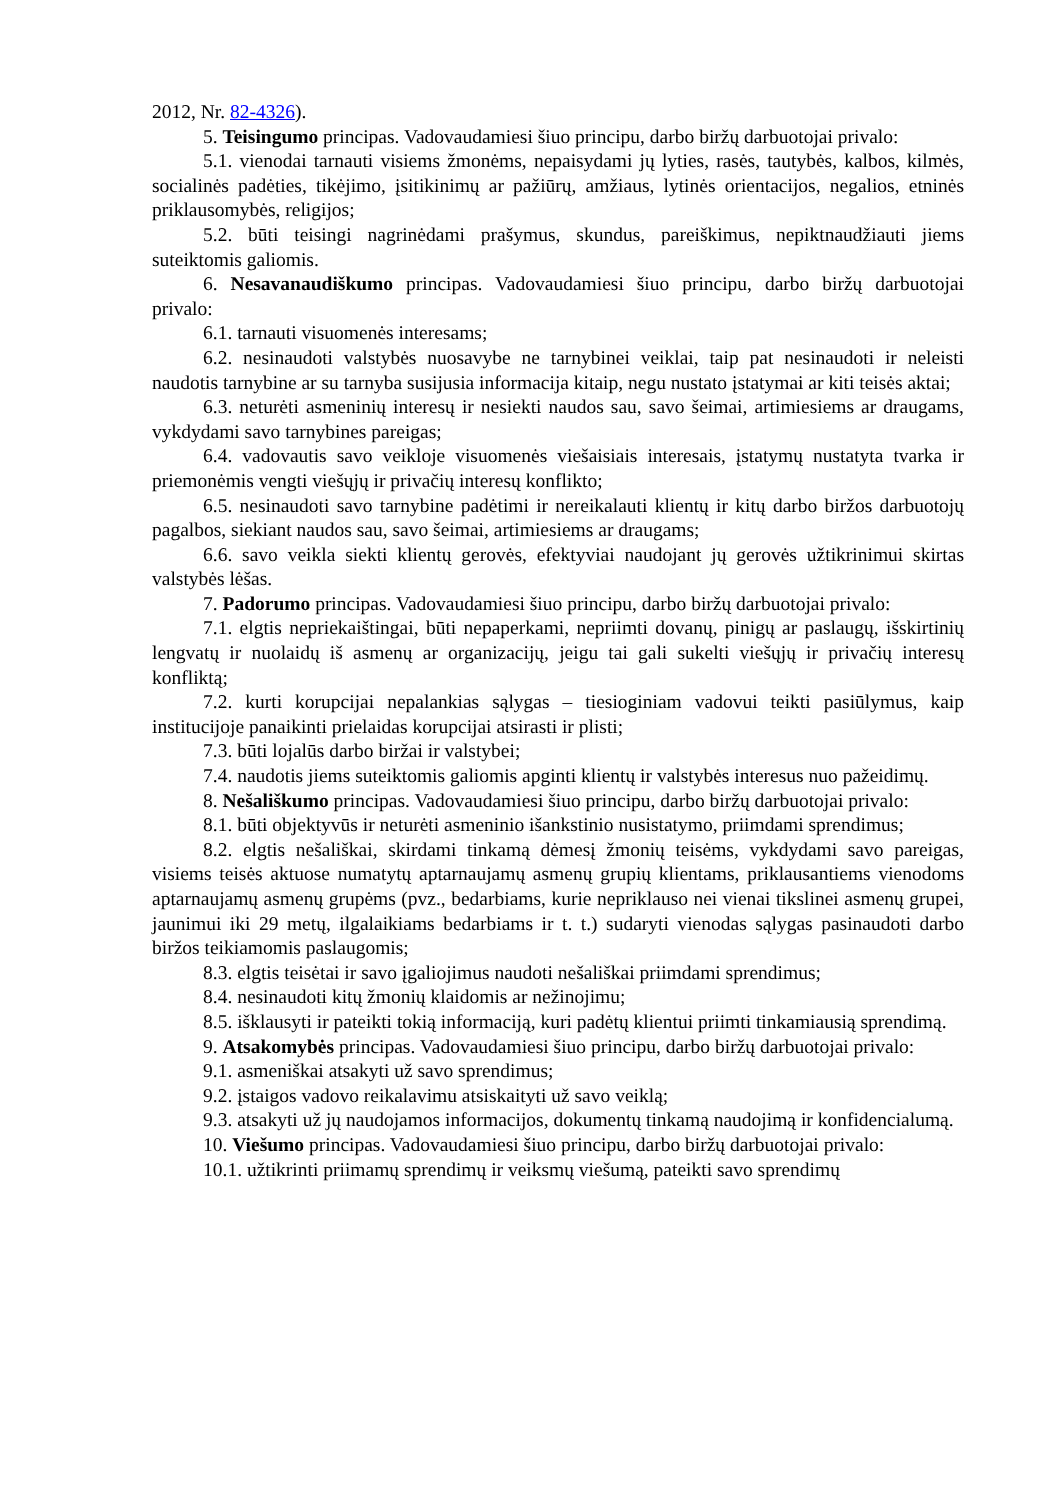2012, Nr. 82-4326).
5. Teisingumo principas. Vadovaudamiesi šiuo principu, darbo biržų darbuotojai privalo:
5.1. vienodai tarnauti visiems žmonėms, nepaisydami jų lyties, rasės, tautybės, kalbos, kilmės, socialinės padėties, tikėjimo, įsitikinimų ar pažiūrų, amžiaus, lytinės orientacijos, negalios, etninės priklausomybės, religijos;
5.2. būti teisingi nagrinėdami prašymus, skundus, pareiškimus, nepiktnaudžiauti jiems suteiktomis galiomis.
6. Nesavanaudiškumo principas. Vadovaudamiesi šiuo principu, darbo biržų darbuotojai privalo:
6.1. tarnauti visuomenės interesams;
6.2. nesinaudoti valstybės nuosavybe ne tarnybinei veiklai, taip pat nesinaudoti ir neleisti naudotis tarnybine ar su tarnyba susijusia informacija kitaip, negu nustato įstatymai ar kiti teisės aktai;
6.3. neturėti asmeninių interesų ir nesiekti naudos sau, savo šeimai, artimiesiems ar draugams, vykdydami savo tarnybines pareigas;
6.4. vadovautis savo veikloje visuomenės viešaisiais interesais, įstatymų nustatyta tvarka ir priemonėmis vengti viešųjų ir privačių interesų konflikto;
6.5. nesinaudoti savo tarnybine padėtimi ir nereikalauti klientų ir kitų darbo biržos darbuotojų pagalbos, siekiant naudos sau, savo šeimai, artimiesiems ar draugams;
6.6. savo veikla siekti klientų gerovės, efektyviai naudojant jų gerovės užtikrinimui skirtas valstybės lėšas.
7. Padorumo principas. Vadovaudamiesi šiuo principu, darbo biržų darbuotojai privalo:
7.1. elgtis nepriekaištingai, būti nepaperkami, nepriimti dovanų, pinigų ar paslaugų, išskirtinių lengvatų ir nuolaidų iš asmenų ar organizacijų, jeigu tai gali sukelti viešųjų ir privačių interesų konfliktą;
7.2. kurti korupcijai nepalankias sąlygas – tiesioginiam vadovui teikti pasiūlymus, kaip institucijoje panaikinti prielaidas korupcijai atsirasti ir plisti;
7.3. būti lojalūs darbo biržai ir valstybei;
7.4. naudotis jiems suteiktomis galiomis apginti klientų ir valstybės interesus nuo pažeidimų.
8. Nešališkumo principas. Vadovaudamiesi šiuo principu, darbo biržų darbuotojai privalo:
8.1. būti objektyvūs ir neturėti asmeninio išankstinio nusistatymo, priimdami sprendimus;
8.2. elgtis nešališkai, skirdami tinkamą dėmesį žmonių teisėms, vykdydami savo pareigas, visiems teisės aktuose numatytų aptarnaujamų asmenų grupių klientams, priklausantiems vienodoms aptarnaujamų asmenų grupėms (pvz., bedarbiams, kurie nepriklauso nei vienai tikslinei asmenų grupei, jaunimui iki 29 metų, ilgalaikiams bedarbiams ir t. t.) sudaryti vienodas sąlygas pasinaudoti darbo biržos teikiamomis paslaugomis;
8.3. elgtis teisėtai ir savo įgaliojimus naudoti nešališkai priimdami sprendimus;
8.4. nesinaudoti kitų žmonių klaidomis ar nežinojimu;
8.5. išklausyti ir pateikti tokią informaciją, kuri padėtų klientui priimti tinkamiausią sprendimą.
9. Atsakomybės principas. Vadovaudamiesi šiuo principu, darbo biržų darbuotojai privalo:
9.1. asmeniškai atsakyti už savo sprendimus;
9.2. įstaigos vadovo reikalavimu atsiskaityti už savo veiklą;
9.3. atsakyti už jų naudojamos informacijos, dokumentų tinkamą naudojimą ir konfidencialumą.
10. Viešumo principas. Vadovaudamiesi šiuo principu, darbo biržų darbuotojai privalo:
10.1. užtikrinti priimamų sprendimų ir veiksmų viešumą, pateikti savo sprendimų